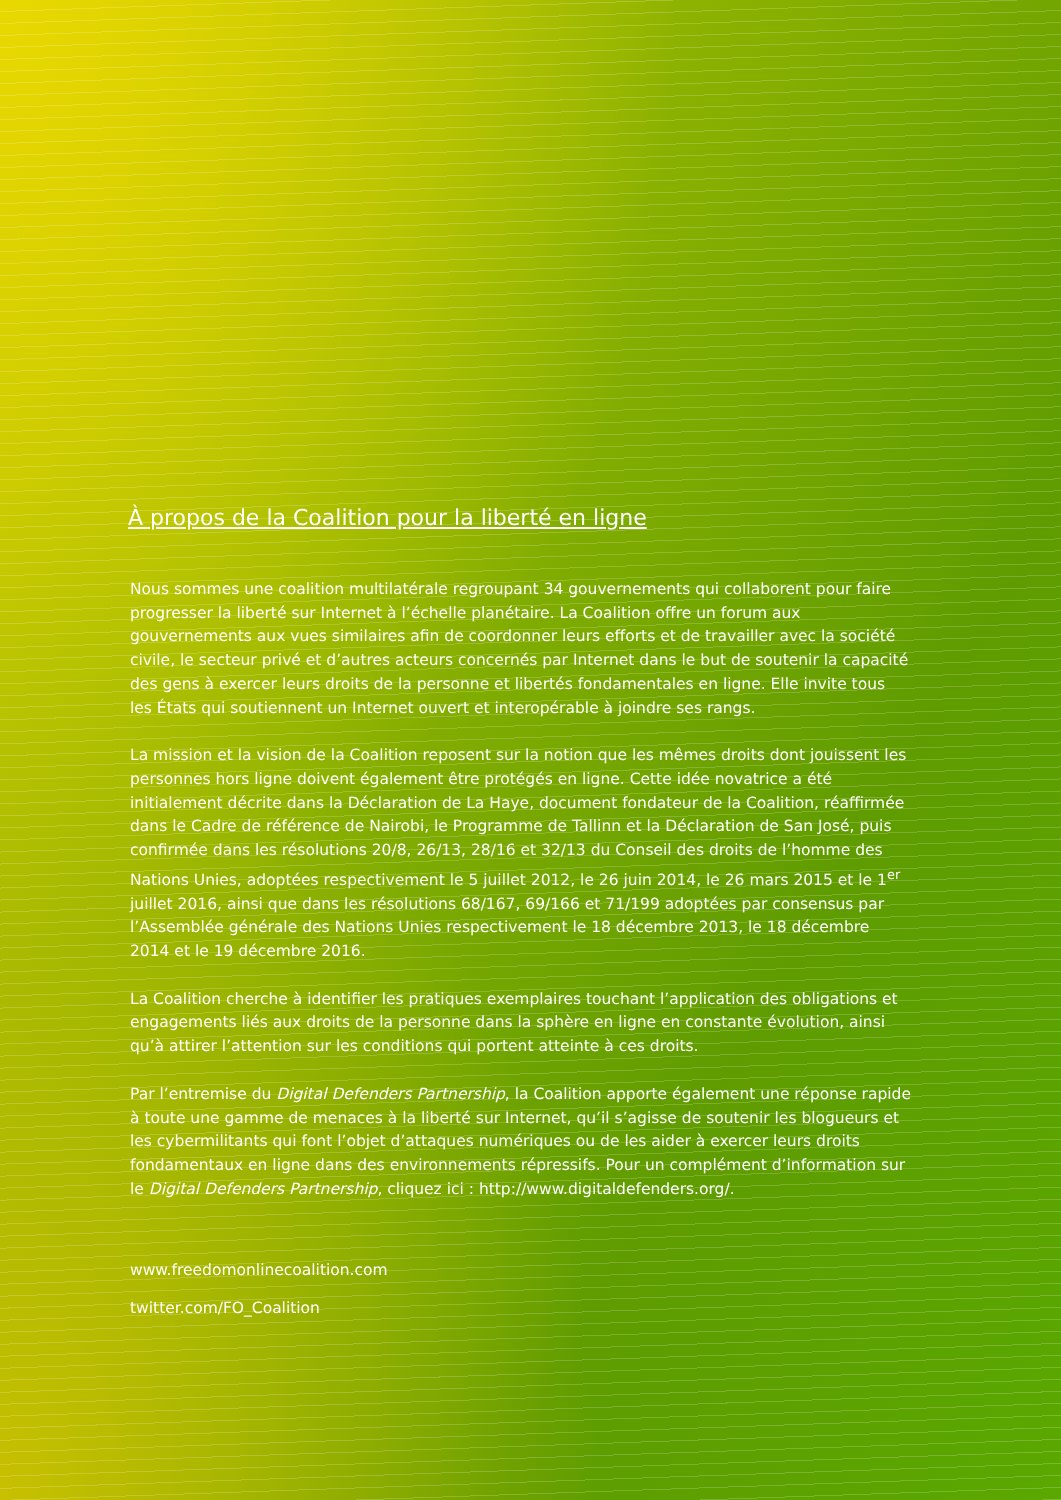À propos de la Coalition pour la liberté en ligne
Nous sommes une coalition multilatérale regroupant 34 gouvernements qui collaborent pour faire progresser la liberté sur Internet à l’échelle planétaire. La Coalition offre un forum aux gouvernements aux vues similaires afin de coordonner leurs efforts et de travailler avec la société civile, le secteur privé et d’autres acteurs concernés par Internet dans le but de soutenir la capacité des gens à exercer leurs droits de la personne et libertés fondamentales en ligne. Elle invite tous les États qui soutiennent un Internet ouvert et interopérable à joindre ses rangs.
La mission et la vision de la Coalition reposent sur la notion que les mêmes droits dont jouissent les personnes hors ligne doivent également être protégés en ligne. Cette idée novatrice a été initialement décrite dans la Déclaration de La Haye, document fondateur de la Coalition, réaffirmée dans le Cadre de référence de Nairobi, le Programme de Tallinn et la Déclaration de San José, puis confirmée dans les résolutions 20/8, 26/13, 28/16 et 32/13 du Conseil des droits de l’homme des Nations Unies, adoptées respectivement le 5 juillet 2012, le 26 juin 2014, le 26 mars 2015 et le 1<sup>er</sup> juillet 2016, ainsi que dans les résolutions 68/167, 69/166 et 71/199 adoptées par consensus par l’Assemblée générale des Nations Unies respectivement le 18 décembre 2013, le 18 décembre 2014 et le 19 décembre 2016.
La Coalition cherche à identifier les pratiques exemplaires touchant l’application des obligations et engagements liés aux droits de la personne dans la sphère en ligne en constante évolution, ainsi qu’à attirer l’attention sur les conditions qui portent atteinte à ces droits.
Par l’entremise du Digital Defenders Partnership, la Coalition apporte également une réponse rapide à toute une gamme de menaces à la liberté sur Internet, qu’il s’agisse de soutenir les blogueurs et les cybermilitants qui font l’objet d’attaques numériques ou de les aider à exercer leurs droits fondamentaux en ligne dans des environnements répressifs. Pour un complément d’information sur le Digital Defenders Partnership, cliquez ici : http://www.digitaldefenders.org/.
www.freedomonlinecoalition.com
twitter.com/FO_Coalition